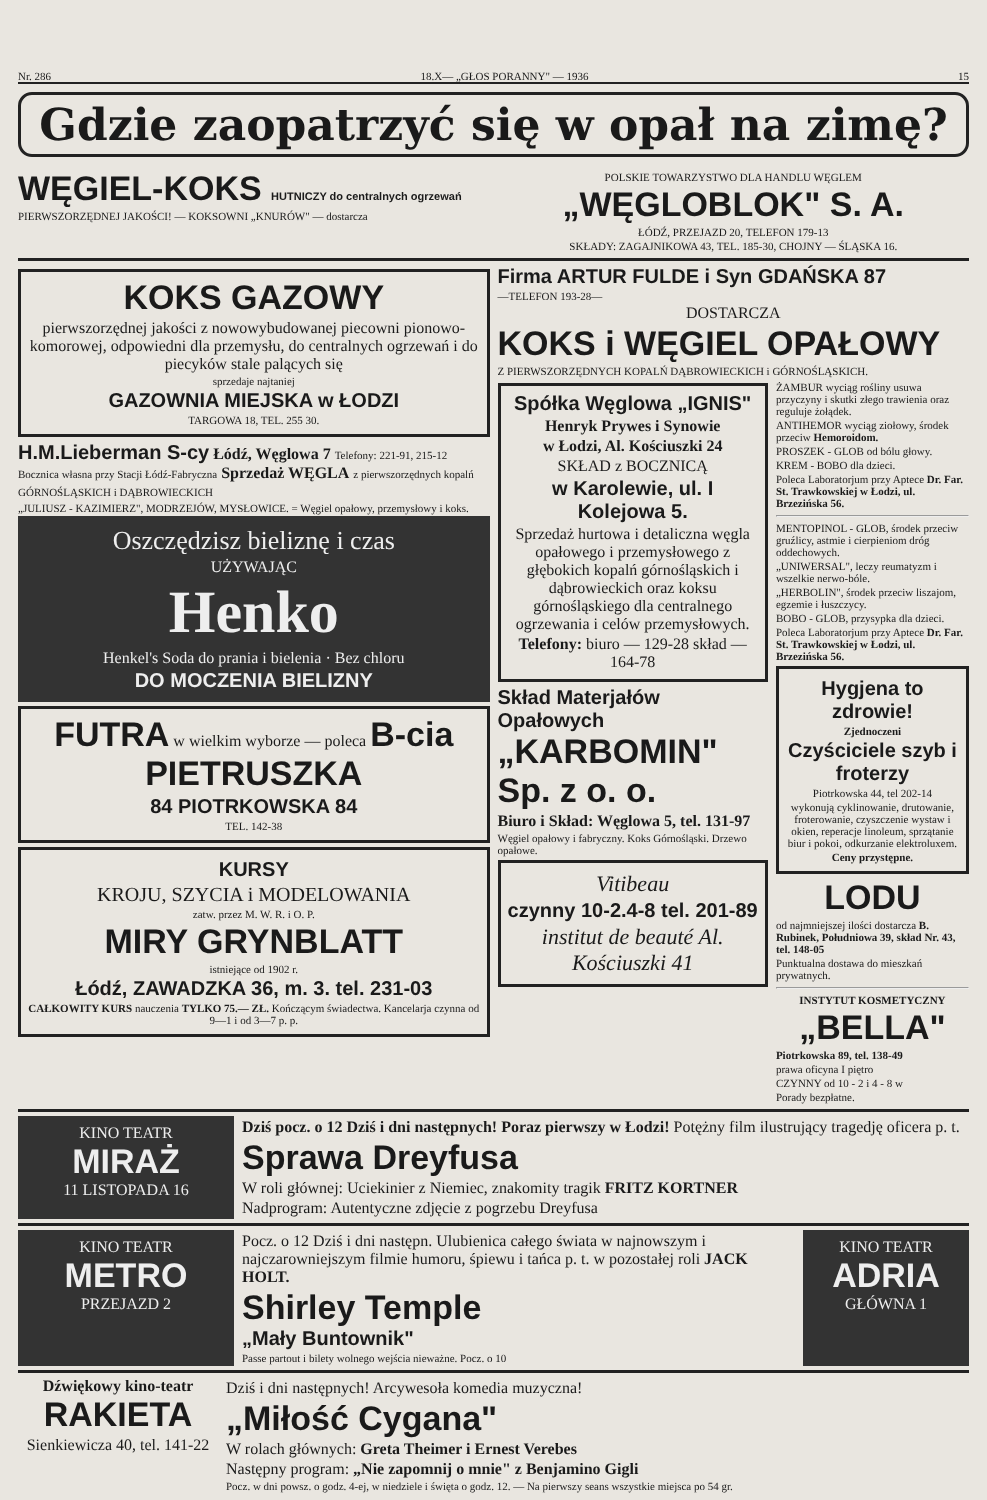Nr. 286 18.X— „GŁOS PORANNY" — 1936 15
Gdzie zaopatrzyć się w opał na zimę?
WĘGIEL-KOKS HUTNICZY do centralnych ogrzewań
PIERWSZORZĘDNEJ JAKOŚCI! — KOKSOWNI „KNURÓW" — dostarcza
POLSKIE TOWARZYSTWO DLA HANDLU WĘGLEM
„WĘGLOBLOK" S. A.
ŁÓDŹ, PRZEJAZD 20, TELEFON 179-13
SKŁADY: ZAGAJNIKOWA 43, TEL. 185-30, CHOJNY — ŚLĄSKA 16.
KOKS GAZOWY
pierwszorzędnej jakości z nowowybudowanej piecowni pionowo-komorowej, odpowiedni dla przemysłu, do centralnych ogrzewań i do piecyków stale palących się
sprzedaje najtaniej
GAZOWNIA MIEJSKA w ŁODZI
TARGOWA 18, TEL. 255 30.
H.M.Lieberman S-cy Łódź, Węglowa 7 Telefony: 221-91, 215-12 Bocznica własna przy Stacji Łódź-Fabryczna Sprzedaż WĘGLA z pierwszorzędnych kopalń GÓRNOŚLĄSKICH i DĄBROWIECKICH
„JULIUSZ - KAZIMIERZ", MODRZEJÓW, MYSŁOWICE. = Węgiel opałowy, przemysłowy i koks.
Oszczędzisz bieliznę i czas
UŻYWAJĄC
Henko
Henkel's Soda do prania i bielenia · Bez chloru
DO MOCZENIA BIELIZNY
FUTRA w wielkim wyborze — poleca B-cia PIETRUSZKA
84 PIOTRKOWSKA 84
TEL. 142-38
KURSY
KROJU, SZYCIA i MODELOWANIA
zatw. przez M. W. R. i O. P.
MIRY GRYNBLATT
istniejące od 1902 r.
Łódź, ZAWADZKA 36, m. 3. tel. 231-03
CAŁKOWITY KURS nauczenia TYLKO 75.— ZŁ. Kończącym świadectwa. Kancelarja czynna od 9—1 i od 3—7 p. p.
Firma ARTUR FULDE i Syn GDAŃSKA 87
—TELEFON 193-28—
DOSTARCZA
KOKS i WĘGIEL OPAŁOWY
Z PIERWSZORZĘDNYCH KOPALŃ DĄBROWIECKICH i GÓRNOŚLĄSKICH.
Spółka Węglowa „IGNIS"
Henryk Prywes i Synowie
w Łodzi, Al. Kościuszki 24
SKŁAD z BOCZNICĄ
w Karolewie, ul. I Kolejowa 5.
Sprzedaż hurtowa i detaliczna węgla opałowego i przemysłowego z głębokich kopalń górnośląskich i dąbrowieckich oraz koksu górnośląskiego dla centralnego ogrzewania i celów przemysłowych.
Telefony: biuro — 129-28 skład — 164-78
Skład Materjałów Opałowych
„KARBOMIN" Sp. z o. o.
Biuro i Skład: Węglowa 5, tel. 131-97
Węgiel opałowy i fabryczny. Koks Górnośląski. Drzewo opałowe.
Vitibeau
czynny 10-2.4-8 tel. 201-89
institut de beauté Al. Kościuszki 41
ŻAMBUR wyciąg rośliny usuwa przyczyny i skutki złego trawienia oraz reguluje żołądek.
ANTIHEMOR wyciąg ziołowy, środek przeciw Hemoroidom.
PROSZEK - GLOB od bólu głowy.
KREM - BOBO dla dzieci.
Poleca Laboratorjum przy Aptece Dr. Far. St. Trawkowskiej w Łodzi, ul. Brzezińska 56.
MENTOPINOL - GLOB, środek przeciw gruźlicy, astmie i cierpieniom dróg oddechowych.
„UNIWERSAL", leczy reumatyzm i wszelkie nerwo-bóle.
„HERBOLIN", środek przeciw liszajom, egzemie i łuszczycy.
BOBO - GLOB, przysypka dla dzieci.
Poleca Laboratorjum przy Aptece Dr. Far. St. Trawkowskiej w Łodzi, ul. Brzezińska 56.
Hygjena to zdrowie!
Zjednoczeni
Czyściciele szyb i froterzy
Piotrkowska 44, tel 202-14
wykonują cyklinowanie, drutowanie, froterowanie, czyszczenie wystaw i okien, reperacje linoleum, sprzątanie biur i pokoi, odkurzanie elektroluxem.
Ceny przystępne.
LODU
od najmniejszej ilości dostarcza B. Rubinek, Południowa 39, skład Nr. 43, tel. 148-05
Punktualna dostawa do mieszkań prywatnych.
INSTYTUT KOSMETYCZNY
„BELLA"
Piotrkowska 89, tel. 138-49
prawa oficyna I piętro
CZYNNY od 10 - 2 i 4 - 8 w
Porady bezpłatne.
KINO TEATR
MIRAŻ
11 LISTOPADA 16
Dziś pocz. o 12 Dziś i dni następnych! Poraz pierwszy w Łodzi! Potężny film ilustrujący tragedję oficera p. t.
Sprawa Dreyfusa
W roli głównej: Uciekinier z Niemiec, znakomity tragik FRITZ KORTNER
Nadprogram: Autentyczne zdjęcie z pogrzebu Dreyfusa
KINO TEATR
METRO
PRZEJAZD 2
Pocz. o 12 Dziś i dni następn. Ulubienica całego świata w najnowszym i najczarowniejszym filmie humoru, śpiewu i tańca p. t. w pozostałej roli JACK HOLT.
Shirley Temple
„Mały Buntownik"
Passe partout i bilety wolnego wejścia nieważne. Pocz. o 10
KINO TEATR
ADRIA
GŁÓWNA 1
Dźwiękowy kino-teatr
RAKIETA
Sienkiewicza 40, tel. 141-22
Dziś i dni następnych! Arcywesoła komedia muzyczna!
„Miłość Cygana"
W rolach głównych: Greta Theimer i Ernest Verebes
Następny program: „Nie zapomnij o mnie" z Benjamino Gigli
Pocz. w dni powsz. o godz. 4-ej, w niedziele i święta o godz. 12. — Na pierwszy seans wszystkie miejsca po 54 gr.